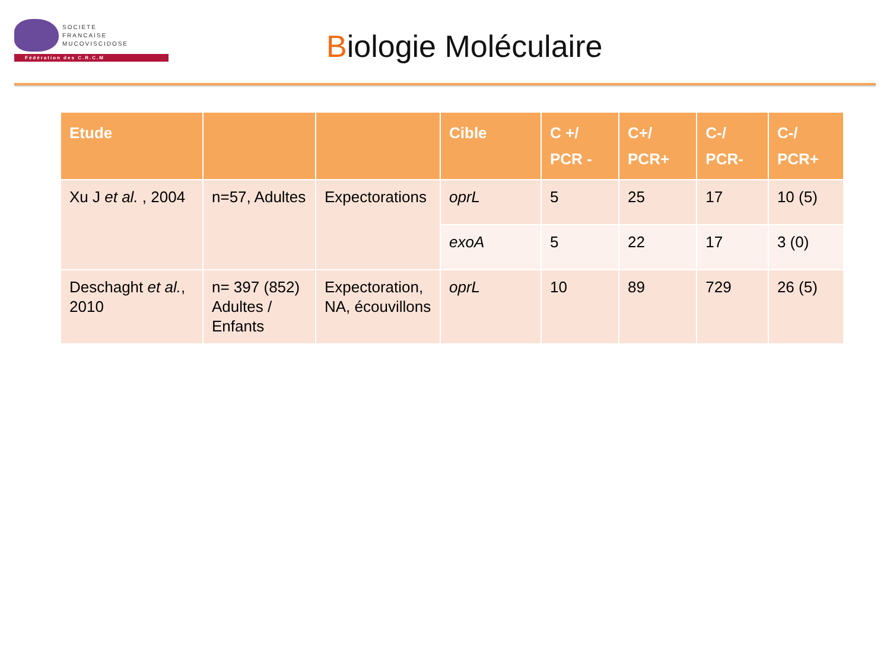SOCIETE
FRANCAISE
MUCOVISCIDOSE
Fédération des C.R.C.M
Biologie Moléculaire
| Etude | | | Cible | C +/ PCR - | C+/ PCR+ | C-/ PCR- | C-/ PCR+ |
| --- | --- | --- | --- | --- | --- | --- | --- |
| Xu J et al. , 2004 | n=57, Adultes | Expectorations | oprL | 5 | 25 | 17 | 10 (5) |
| | | | exoA | 5 | 22 | 17 | 3 (0) |
| Deschaght et al. , 2010 | n= 397 (852) Adultes / Enfants | Expectoration, NA, écouvillons | oprL | 10 | 89 | 729 | 26 (5) |